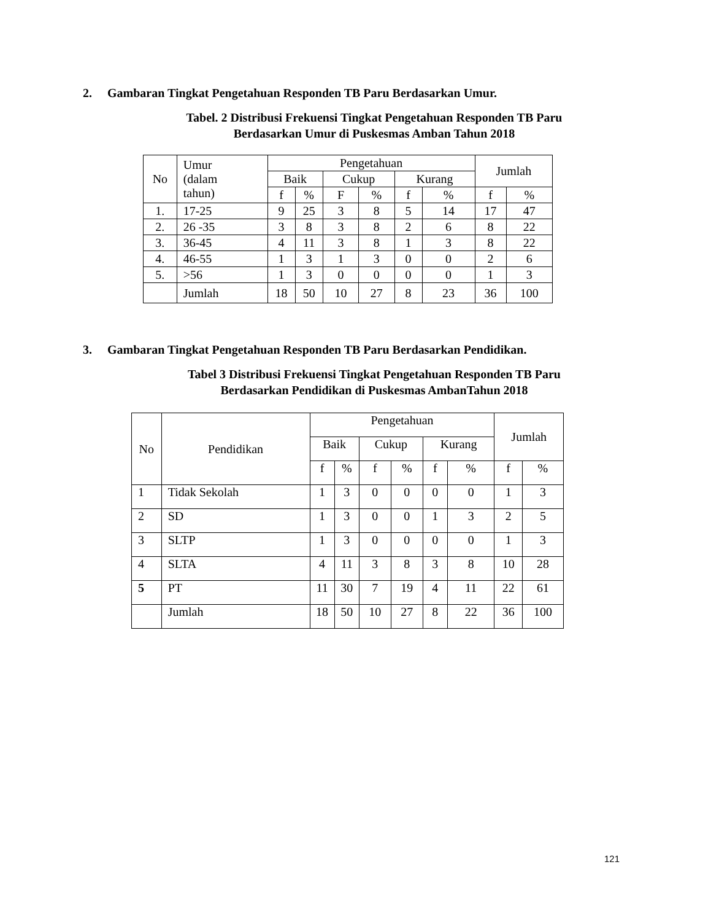2. Gambaran Tingkat Pengetahuan Responden TB Paru Berdasarkan Umur.
Tabel. 2 Distribusi Frekuensi Tingkat Pengetahuan Responden TB Paru
Berdasarkan Umur di Puskesmas Amban Tahun 2018
| No | Umur (dalam tahun) | Pengetahuan | | | | | | Jumlah | |
| --- | --- | --- | --- | --- | --- | --- | --- | --- | --- |
| | | Baik | | Cukup | | Kurang | | | |
| | | f | % | F | % | f | % | f | % |
| 1. | 17-25 | 9 | 25 | 3 | 8 | 5 | 14 | 17 | 47 |
| 2. | 26 -35 | 3 | 8 | 3 | 8 | 2 | 6 | 8 | 22 |
| 3. | 36-45 | 4 | 11 | 3 | 8 | 1 | 3 | 8 | 22 |
| 4. | 46-55 | 1 | 3 | 1 | 3 | 0 | 0 | 2 | 6 |
| 5. | >56 | 1 | 3 | 0 | 0 | 0 | 0 | 1 | 3 |
| | Jumlah | 18 | 50 | 10 | 27 | 8 | 23 | 36 | 100 |
3. Gambaran Tingkat Pengetahuan Responden TB Paru Berdasarkan Pendidikan.
Tabel 3 Distribusi Frekuensi Tingkat Pengetahuan Responden TB Paru
Berdasarkan Pendidikan di Puskesmas AmbanTahun 2018
| No | Pendidikan | Pengetahuan | | | | | | Jumlah | |
| --- | --- | --- | --- | --- | --- | --- | --- | --- | --- |
| | | Baik | | Cukup | | Kurang | | | |
| | | f | % | f | % | f | % | f | % |
| 1 | Tidak Sekolah | 1 | 3 | 0 | 0 | 0 | 0 | 1 | 3 |
| 2 | SD | 1 | 3 | 0 | 0 | 1 | 3 | 2 | 5 |
| 3 | SLTP | 1 | 3 | 0 | 0 | 0 | 0 | 1 | 3 |
| 4 | SLTA | 4 | 11 | 3 | 8 | 3 | 8 | 10 | 28 |
| 5 | PT | 11 | 30 | 7 | 19 | 4 | 11 | 22 | 61 |
| | Jumlah | 18 | 50 | 10 | 27 | 8 | 22 | 36 | 100 |
121